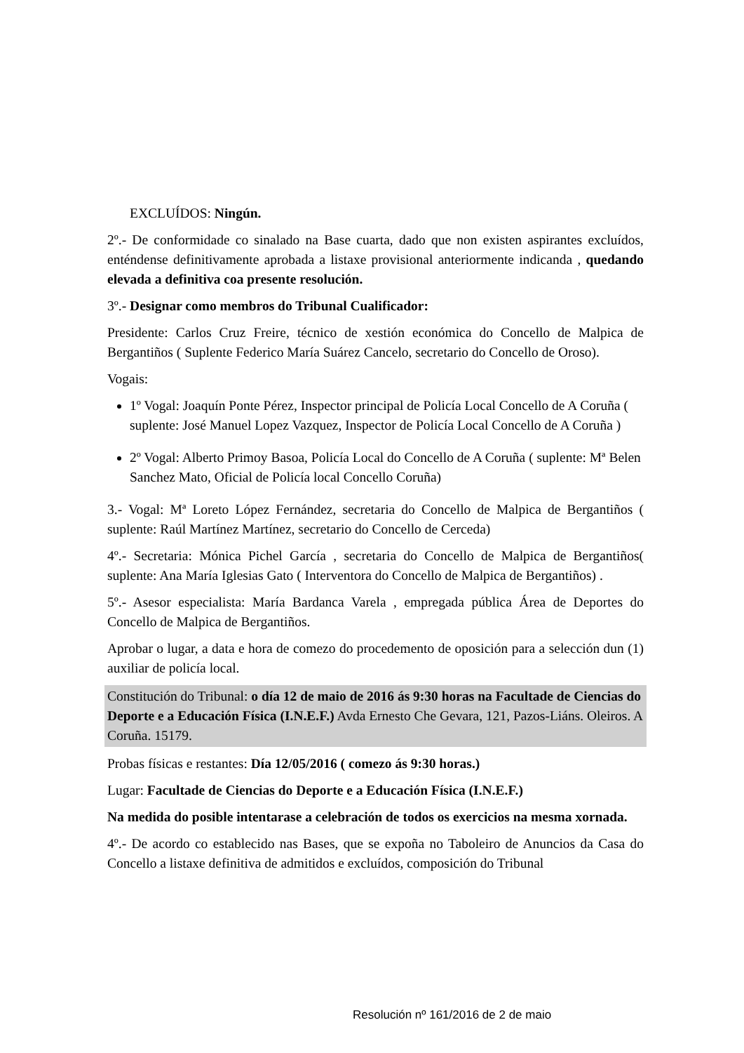EXCLUÍDOS: Ningún.
2º.- De conformidade co sinalado na Base cuarta, dado que non existen aspirantes excluídos, enténdense definitivamente aprobada a listaxe provisional anteriormente indicanda , quedando elevada a definitiva coa presente resolución.
3º.- Designar como membros do Tribunal Cualificador:
Presidente: Carlos Cruz Freire, técnico de xestión económica do Concello de Malpica de Bergantiños ( Suplente Federico María Suárez Cancelo, secretario do Concello de Oroso).
Vogais:
1º Vogal: Joaquín Ponte Pérez, Inspector principal de Policía Local Concello de A Coruña ( suplente: José Manuel Lopez Vazquez, Inspector de Policía Local Concello de A Coruña )
2º Vogal: Alberto Primoy Basoa, Policía Local do Concello de A Coruña ( suplente: Mª Belen Sanchez Mato, Oficial de Policía local Concello Coruña)
3.- Vogal: Mª Loreto López Fernández, secretaria do Concello de Malpica de Bergantiños ( suplente: Raúl Martínez Martínez, secretario do Concello de Cerceda)
4º.- Secretaria: Mónica Pichel García , secretaria do Concello de Malpica de Bergantiños( suplente: Ana María Iglesias Gato ( Interventora do Concello de Malpica de Bergantiños) .
5º.- Asesor especialista: María Bardanca Varela , empregada pública Área de Deportes do Concello de Malpica de Bergantiños.
Aprobar o lugar, a data e hora de comezo do procedemento de oposición para a selección dun (1) auxiliar de policía local.
Constitución do Tribunal: o día 12 de maio de 2016 ás 9:30 horas na Facultade de Ciencias do Deporte e a Educación Física (I.N.E.F.) Avda Ernesto Che Gevara, 121, Pazos-Liáns. Oleiros. A Coruña. 15179.
Probas físicas e restantes: Día 12/05/2016 ( comezo ás 9:30 horas.)
Lugar: Facultade de Ciencias do Deporte e a Educación Física (I.N.E.F.)
Na medida do posible intentarase a celebración de todos os exercicios na mesma xornada.
4º.- De acordo co establecido nas Bases, que se expoña no Taboleiro de Anuncios da Casa do Concello a listaxe definitiva de admitidos e excluídos, composición do Tribunal
Resolución nº 161/2016 de 2 de maio